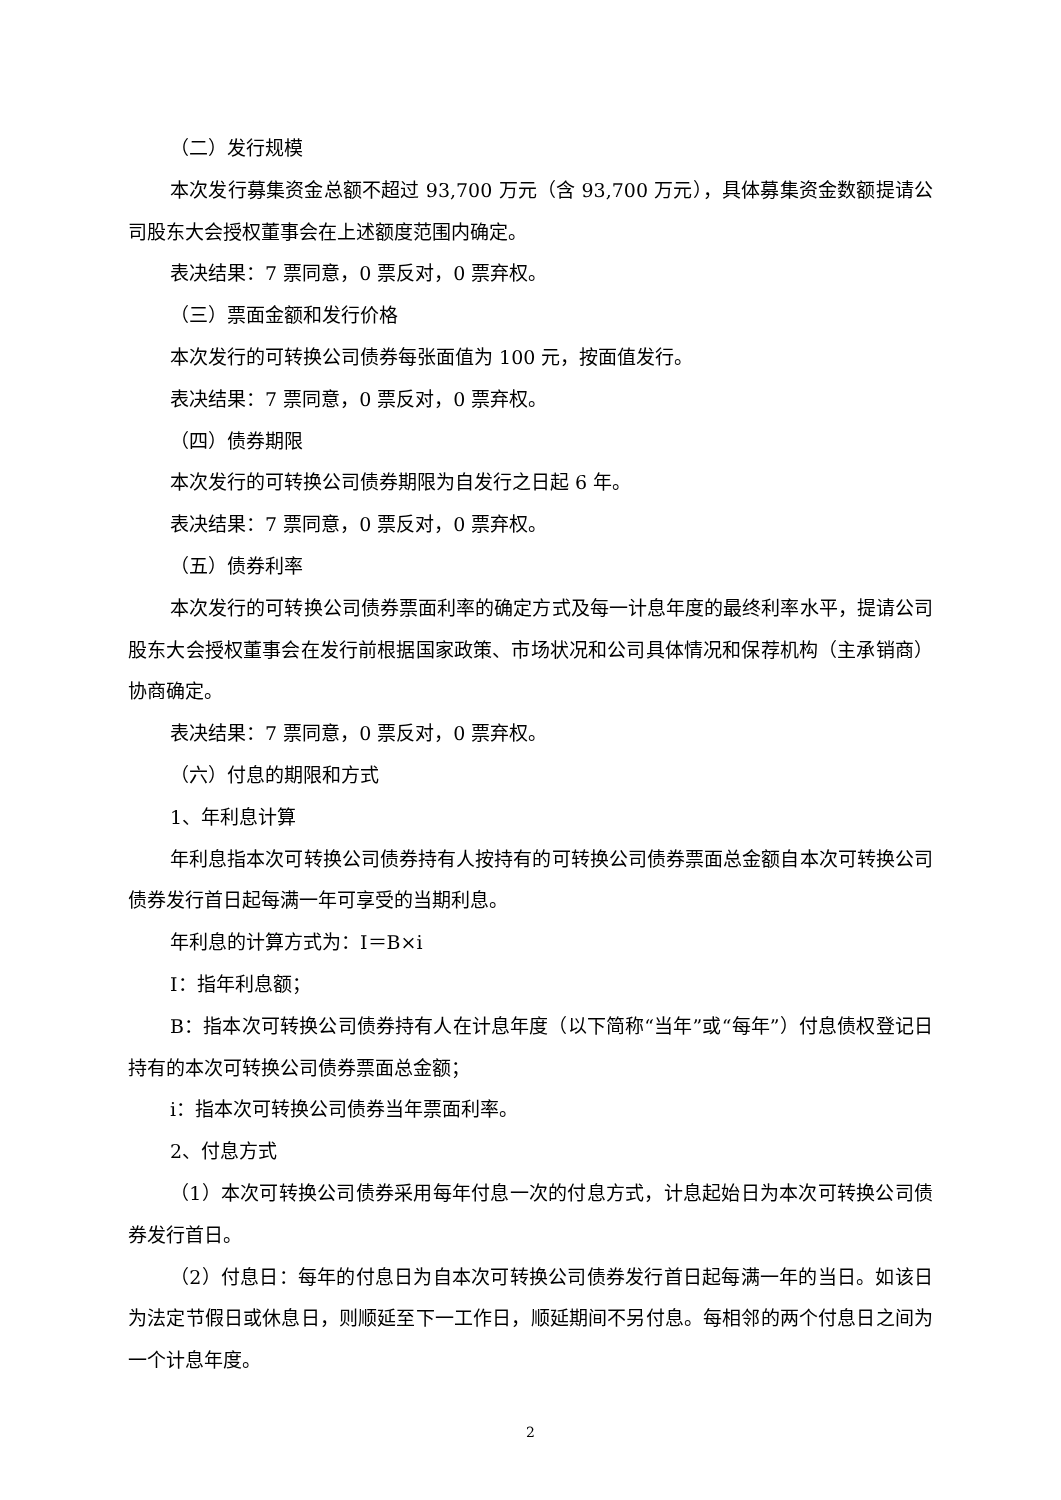（二）发行规模
本次发行募集资金总额不超过 93,700 万元（含 93,700 万元），具体募集资金数额提请公司股东大会授权董事会在上述额度范围内确定。
表决结果：7 票同意，0 票反对，0 票弃权。
（三）票面金额和发行价格
本次发行的可转换公司债券每张面值为 100 元，按面值发行。
表决结果：7 票同意，0 票反对，0 票弃权。
（四）债券期限
本次发行的可转换公司债券期限为自发行之日起 6 年。
表决结果：7 票同意，0 票反对，0 票弃权。
（五）债券利率
本次发行的可转换公司债券票面利率的确定方式及每一计息年度的最终利率水平，提请公司股东大会授权董事会在发行前根据国家政策、市场状况和公司具体情况和保荐机构（主承销商）协商确定。
表决结果：7 票同意，0 票反对，0 票弃权。
（六）付息的期限和方式
1、年利息计算
年利息指本次可转换公司债券持有人按持有的可转换公司债券票面总金额自本次可转换公司债券发行首日起每满一年可享受的当期利息。
年利息的计算方式为：I＝B×i
I：指年利息额；
B：指本次可转换公司债券持有人在计息年度（以下简称“当年”或“每年”）付息债权登记日持有的本次可转换公司债券票面总金额；
i：指本次可转换公司债券当年票面利率。
2、付息方式
（1）本次可转换公司债券采用每年付息一次的付息方式，计息起始日为本次可转换公司债券发行首日。
（2）付息日：每年的付息日为自本次可转换公司债券发行首日起每满一年的当日。如该日为法定节假日或休息日，则顺延至下一工作日，顺延期间不另付息。每相邻的两个付息日之间为一个计息年度。
2